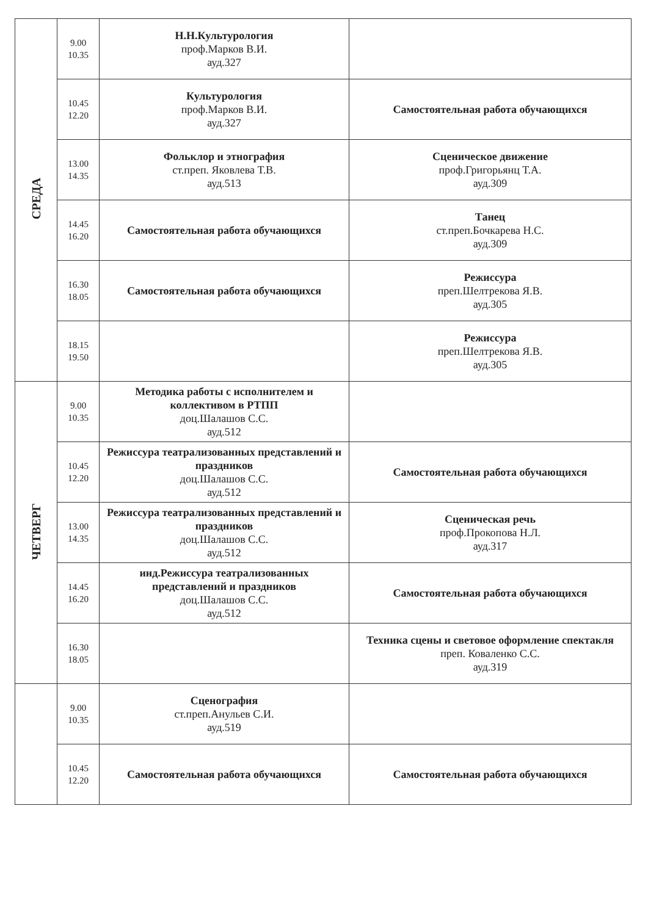| СРЕДА | 9.00 10.35 | Н.Н.Культурология проф.Марков В.И. ауд.327 | |
| | 10.45 12.20 | Культурология проф.Марков В.И. ауд.327 | Самостоятельная работа обучающихся |
| | 13.00 14.35 | Фольклор и этнография ст.преп. Яковлева Т.В. ауд.513 | Сценическое движение проф.Григорьянц Т.А. ауд.309 |
| | 14.45 16.20 | Самостоятельная работа обучающихся | Танец ст.преп.Бочкарева Н.С. ауд.309 |
| | 16.30 18.05 | Самостоятельная работа обучающихся | Режиссура преп.Шелтрекова Я.В. ауд.305 |
| | 18.15 19.50 | | Режиссура преп.Шелтрекова Я.В. ауд.305 |
| ЧЕТВЕРГ | 9.00 10.35 | Методика работы с исполнителем и коллективом в РТПП доц.Шалашов С.С. ауд.512 | |
| | 10.45 12.20 | Режиссура театрализованных представлений и праздников доц.Шалашов С.С. ауд.512 | Самостоятельная работа обучающихся |
| | 13.00 14.35 | Режиссура театрализованных представлений и праздников доц.Шалашов С.С. ауд.512 | Сценическая речь проф.Прокопова Н.Л. ауд.317 |
| | 14.45 16.20 | инд.Режиссура театрализованных представлений и праздников доц.Шалашов С.С. ауд.512 | Самостоятельная работа обучающихся |
| | 16.30 18.05 | | Техника сцены и световое оформление спектакля преп. Коваленко С.С. ауд.319 |
| | 9.00 10.35 | Сценография ст.преп.Анульев С.И. ауд.519 | |
| | 10.45 12.20 | Самостоятельная работа обучающихся | Самостоятельная работа обучающихся |